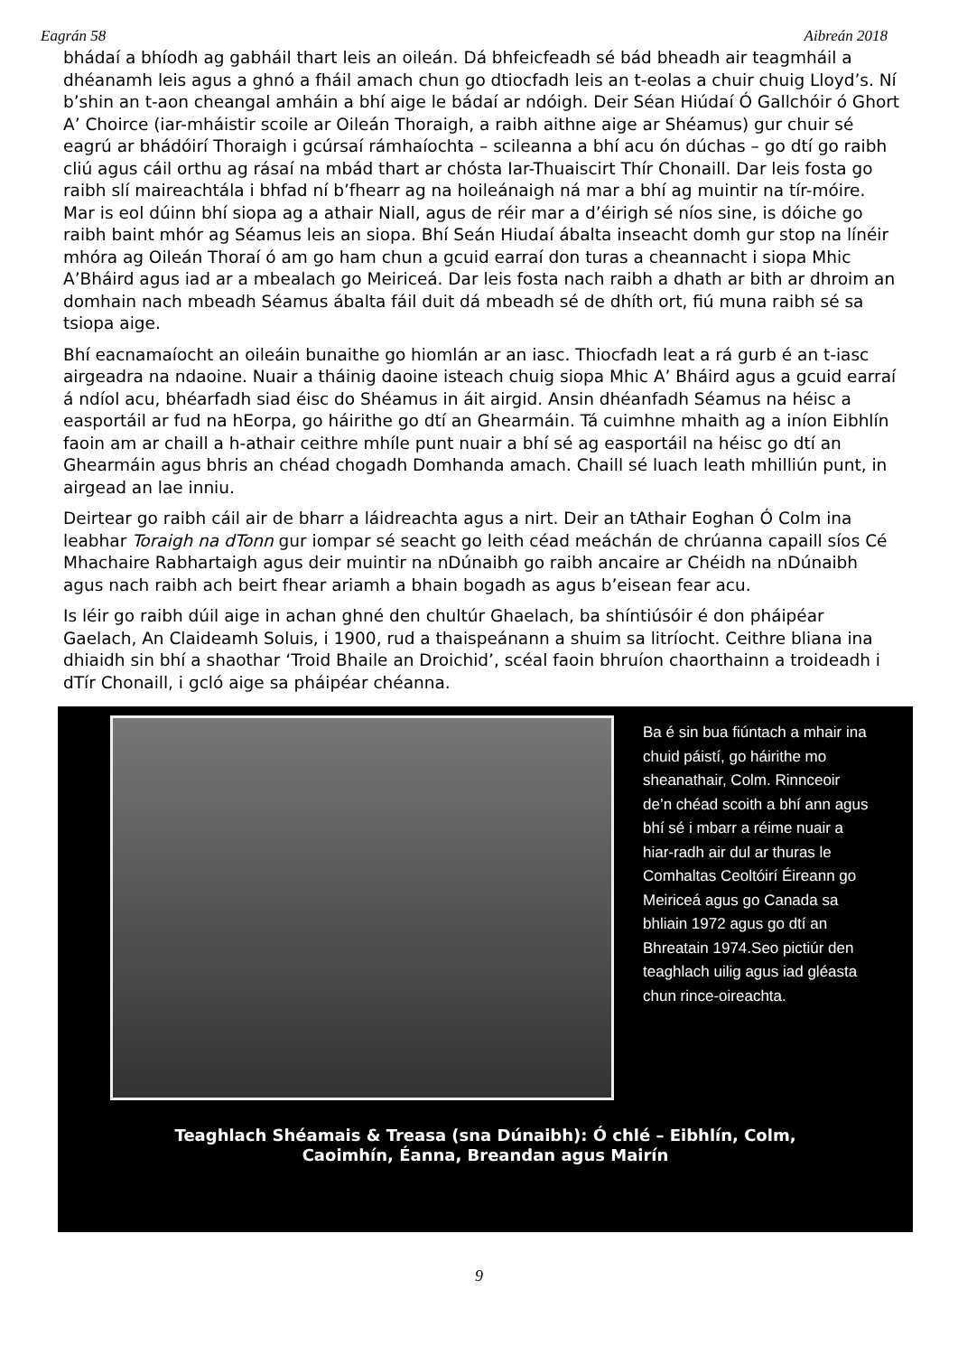Eagrán 58 Aibreán 2018
bhádaí a bhíodh ag gabháil thart leis an oileán. Dá bhfeicfeadh sé bád bheadh air teagmháil a dhéanamh leis agus a ghnó a fháil amach chun go dtiocfadh leis an t-eolas a chuir chuig Lloyd’s. Ní b’shin an t-aon cheangal amháin a bhí aige le bádaí ar ndóigh. Deir Séan Hiúdaí Ó Gallchóir ó Ghort A’ Choirce (iar-mháistir scoile ar Oileán Thoraigh, a raibh aithne aige ar Shéamus) gur chuir sé eagrú ar bhádóirí Thoraigh i gcúrsaí rámhaíochta – scileanna a bhí acu ón dúchas – go dtí go raibh cliú agus cáil orthu ag rásaí na mbád thart ar chósta Iar-Thuaiscirt Thír Chonaill. Dar leis fosta go raibh slí maireachtála i bhfad ní b’fhearr ag na hoileánaigh ná mar a bhí ag muintir na tír-móire. Mar is eol dúinn bhí siopa ag a athair Niall, agus de réir mar a d’éirigh sé níos sine, is dóiche go raibh baint mhór ag Séamus leis an siopa. Bhí Seán Hiudaí ábalta inseacht domh gur stop na línéir mhóra ag Oileán Thoraí ó am go ham chun a gcuid earraí don turas a cheannacht i siopa Mhic A’Bháird agus iad ar a mbealach go Meiriceá. Dar leis fosta nach raibh a dhath ar bith ar dhroim an domhain nach mbeadh Séamus ábalta fáil duit dá mbeadh sé de dhíth ort, fiú muna raibh sé sa tsiopa aige.
Bhí eacnamaíocht an oileáin bunaithe go hiomlán ar an iasc. Thiocfadh leat a rá gurb é an t-iasc airgeadra na ndaoine. Nuair a tháinig daoine isteach chuig siopa Mhic A’ Bháird agus a gcuid earraí á ndíol acu, bhéarfadh siad éisc do Shéamus in áit airgid. Ansin dhéanfadh Séamus na héisc a easportáil ar fud na hEorpa, go háirithe go dtí an Ghearmáin. Tá cuimhne mhaith ag a iníon Eibhlín faoin am ar chaill a h-athair ceithre mhíle punt nuair a bhí sé ag easportáil na héisc go dtí an Ghearmáin agus bhris an chéad chogadh Domhanda amach. Chaill sé luach leath mhilliún punt, in airgead an lae inniu.
Deirtear go raibh cáil air de bharr a láidreachta agus a nirt. Deir an tAthair Eoghan Ó Colm ina leabhar Toraigh na dTonn gur iompar sé seacht go leith céad meáchán de chrúanna capaill síos Cé Mhachaire Rabhartaigh agus deir muintir na nDúnaibh go raibh ancaire ar Chéidh na nDúnaibh agus nach raibh ach beirt fhear ariamh a bhain bogadh as agus b’eisean fear acu.
Is léir go raibh dúil aige in achan ghné den chultúr Ghaelach, ba shíntiúsóir é don pháipéar Gaelach, An Claideamh Soluis, i 1900, rud a thaispeánann a shuim sa litríocht. Ceithre bliana ina dhiaidh sin bhí a shaothar ‘Troid Bhaile an Droichid’, scéal faoin bhruíon chaorthainn a troideadh i dTír Chonaill, i gcló aige sa pháipéar chéanna.
Ba é sin bua fiúntach a mhair ina chuid páistí, go háirithe mo sheanathair, Colm. Rinnceoir de’n chéad scoith a bhí ann agus bhí sé i mbarr a réime nuair a hiar-radh air dul ar thuras le Comhaltas Ceoltóirí Éireann go Meiriceá agus go Canada sa bhliain 1972 agus go dtí an Bhreatain 1974.Seo pictiúr den teaghlach uilig agus iad gléasta chun rince-oireachta.
Teaghlach Shéamais & Treasa (sna Dúnaibh): Ó chlé – Eibhlín, Colm,
Caoimhín, Éanna, Breandan agus Mairín
9